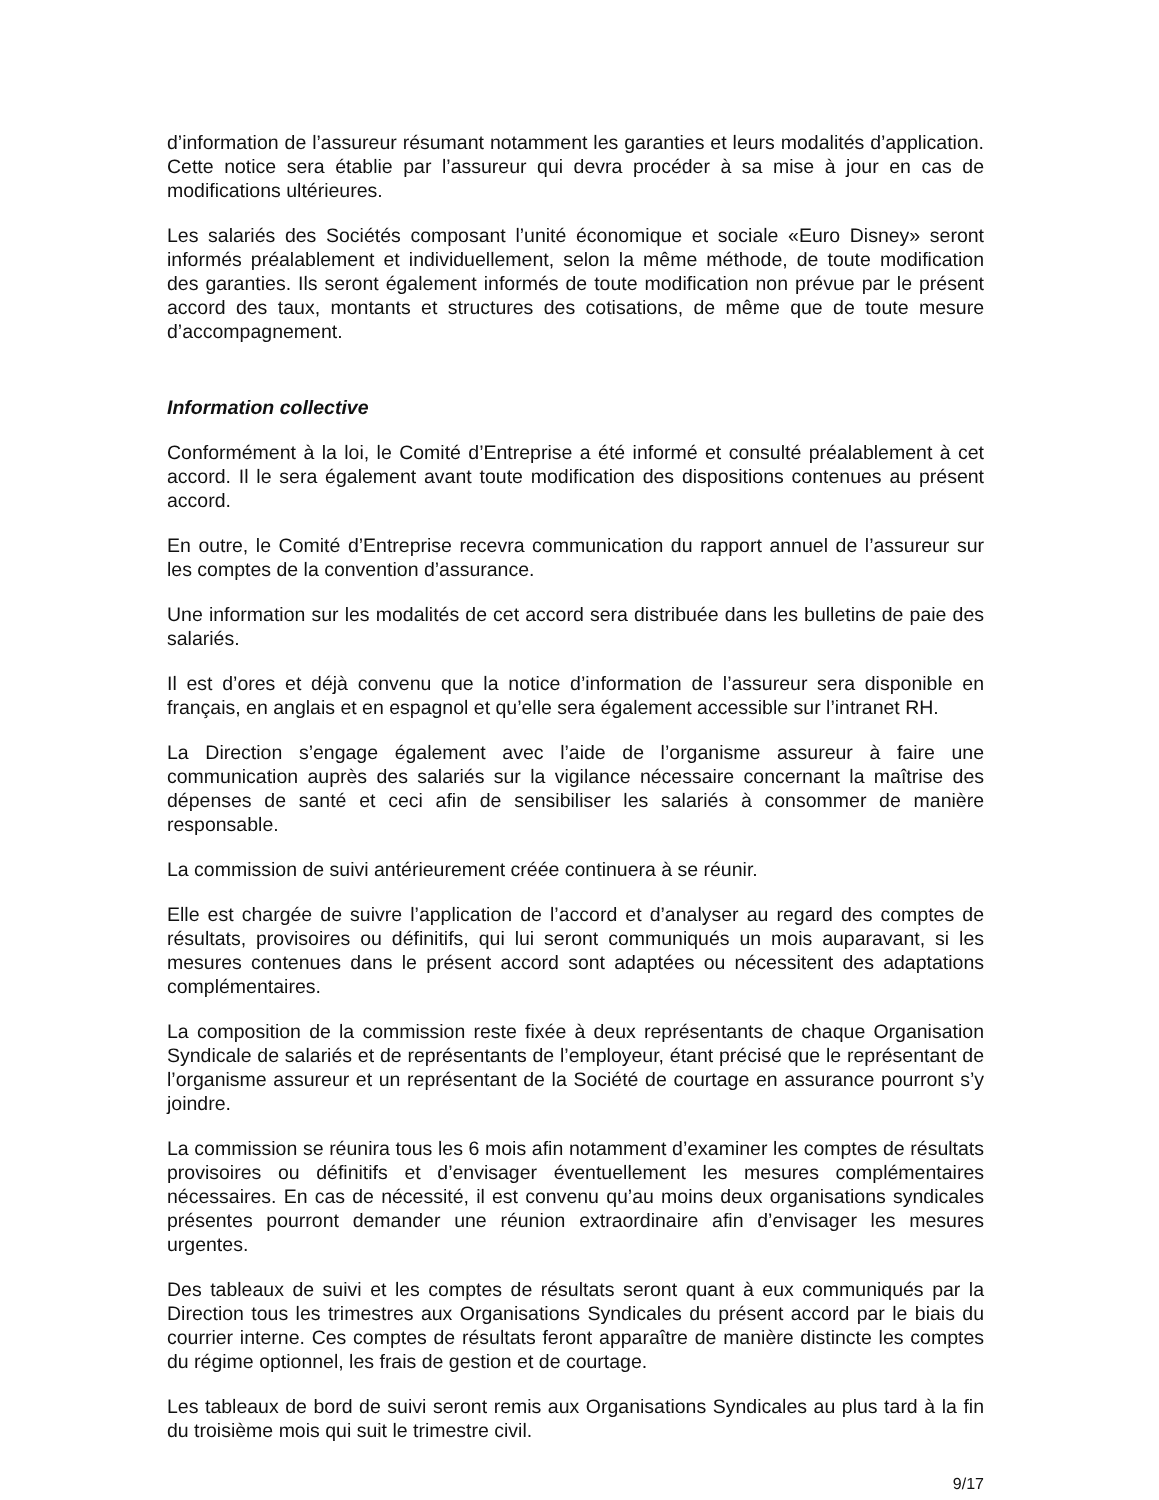d’information de l’assureur résumant notamment les garanties et leurs modalités d’application. Cette notice sera établie par l’assureur qui devra procéder à sa mise à jour en cas de modifications ultérieures.
Les salariés des Sociétés composant l’unité économique et sociale «Euro Disney» seront informés préalablement et individuellement, selon la même méthode, de toute modification des garanties. Ils seront également informés de toute modification non prévue par le présent accord des taux, montants et structures des cotisations, de même que de toute mesure d’accompagnement.
Information collective
Conformément à la loi, le Comité d’Entreprise a été informé et consulté préalablement à cet accord. Il le sera également avant toute modification des dispositions contenues au présent accord.
En outre, le Comité d’Entreprise recevra communication du rapport annuel de l’assureur sur les comptes de la convention d’assurance.
Une information sur les modalités de cet accord sera distribuée dans les bulletins de paie des salariés.
Il est d’ores et déjà convenu que la notice d’information de l’assureur sera disponible en français, en anglais et en espagnol et qu’elle sera également accessible sur l’intranet RH.
La Direction s’engage également avec l’aide de l’organisme assureur à faire une communication auprès des salariés sur la vigilance nécessaire concernant la maîtrise des dépenses de santé et ceci afin de sensibiliser les salariés à consommer de manière responsable.
La commission de suivi antérieurement créée continuera à se réunir.
Elle est chargée de suivre l’application de l’accord et d’analyser au regard des comptes de résultats, provisoires ou définitifs, qui lui seront communiqués un mois auparavant, si les mesures contenues dans le présent accord sont adaptées ou nécessitent des adaptations complémentaires.
La composition de la commission reste fixée à deux représentants de chaque Organisation Syndicale de salariés et de représentants de l’employeur, étant précisé que le représentant de l’organisme assureur et un représentant de la Société de courtage en assurance pourront s’y joindre.
La commission se réunira tous les 6 mois afin notamment d’examiner les comptes de résultats provisoires ou définitifs et d’envisager éventuellement les mesures complémentaires nécessaires. En cas de nécessité, il est convenu qu’au moins deux organisations syndicales présentes pourront demander une réunion extraordinaire afin d’envisager les mesures urgentes.
Des tableaux de suivi et les comptes de résultats seront quant à eux communiqués par la Direction tous les trimestres aux Organisations Syndicales du présent accord par le biais du courrier interne. Ces comptes de résultats feront apparaître de manière distincte les comptes du régime optionnel, les frais de gestion et de courtage.
Les tableaux de bord de suivi seront remis aux Organisations Syndicales au plus tard à la fin du troisième mois qui suit le trimestre civil.
9/17